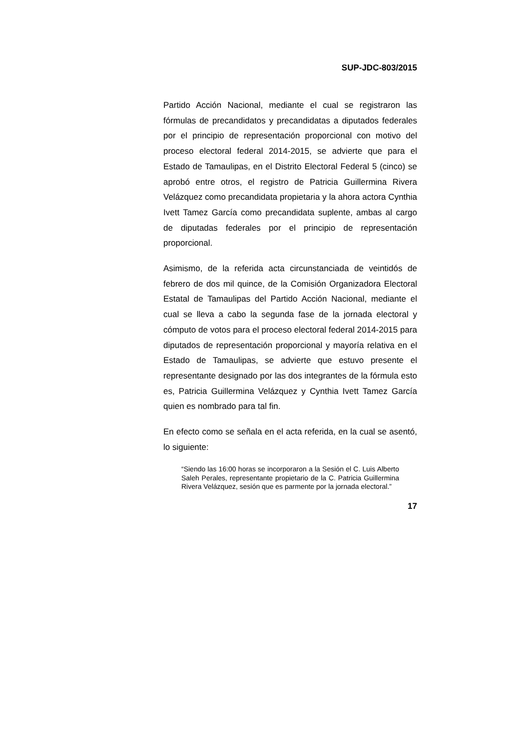SUP-JDC-803/2015
Partido Acción Nacional, mediante el cual se registraron las fórmulas de precandidatos y precandidatas a diputados federales por el principio de representación proporcional con motivo del proceso electoral federal 2014-2015, se advierte que para el Estado de Tamaulipas, en el Distrito Electoral Federal 5 (cinco) se aprobó entre otros, el registro de Patricia Guillermina Rivera Velázquez como precandidata propietaria y la ahora actora Cynthia Ivett Tamez García como precandidata suplente, ambas al cargo de diputadas federales por el principio de representación proporcional.
Asimismo, de la referida acta circunstanciada de veintidós de febrero de dos mil quince, de la Comisión Organizadora Electoral Estatal de Tamaulipas del Partido Acción Nacional, mediante el cual se lleva a cabo la segunda fase de la jornada electoral y cómputo de votos para el proceso electoral federal 2014-2015 para diputados de representación proporcional y mayoría relativa en el Estado de Tamaulipas, se advierte que estuvo presente el representante designado por las dos integrantes de la fórmula esto es, Patricia Guillermina Velázquez y Cynthia Ivett Tamez García quien es nombrado para tal fin.
En efecto como se señala en el acta referida, en la cual se asentó, lo siguiente:
“Siendo las 16:00 horas se incorporaron a la Sesión el C. Luis Alberto Saleh Perales, representante propietario de la C. Patricia Guillermina Rivera Velázquez, sesión que es parmente por la jornada electoral.”
17